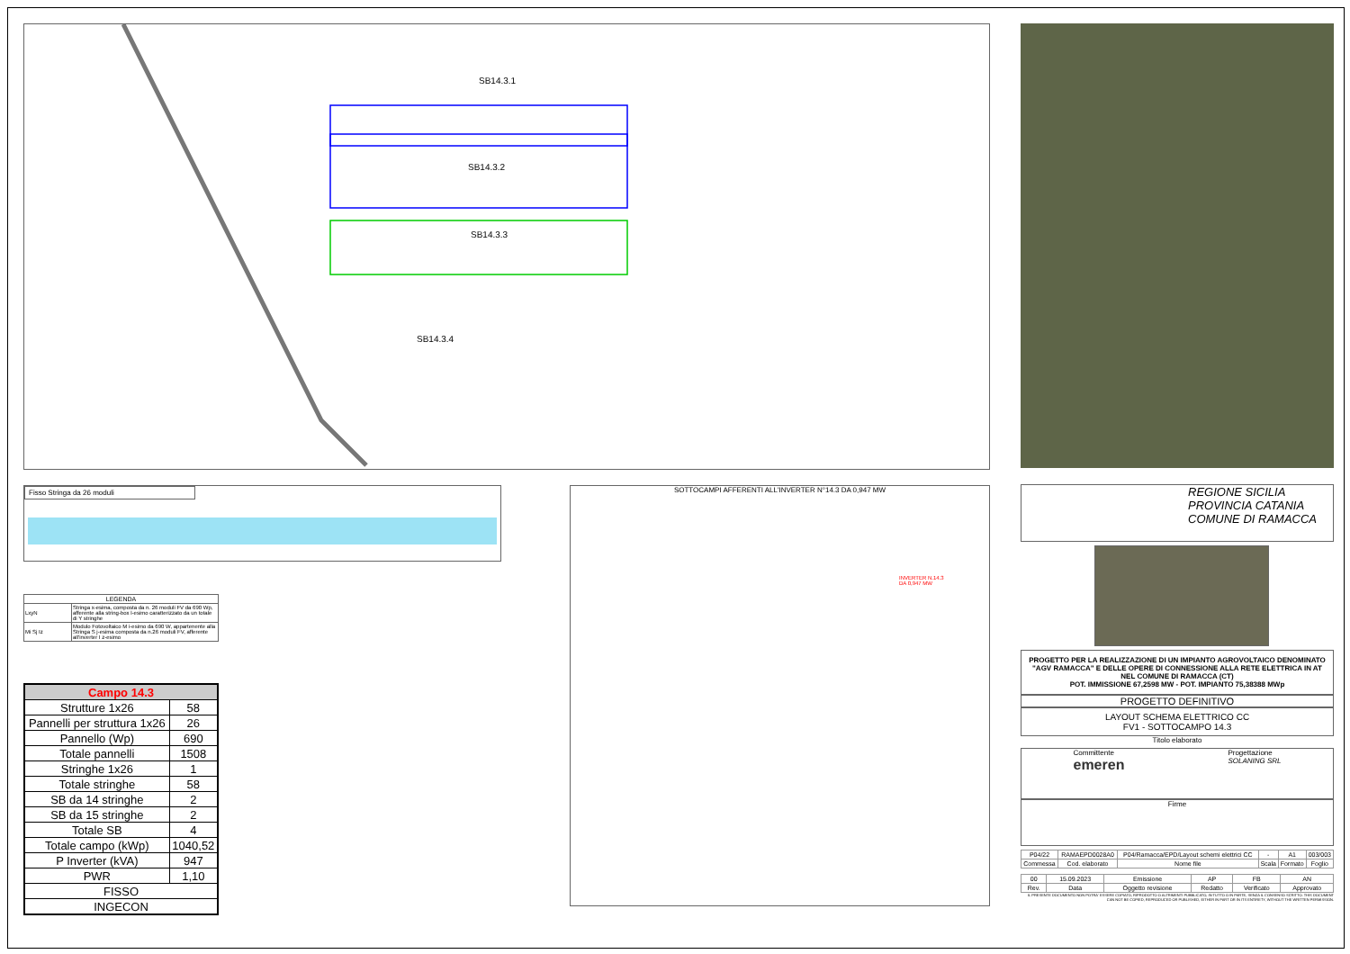SB14.3.1
SB14.3.2
SB14.3.3
SB14.3.4
Fisso Stringa da 26 moduli
SOTTOCAMPI AFFERENTI ALL'INVERTER N°14.3 DA 0,947 MW
INVERTER N.14.3
DA 0,947 MW
| LEGENDA | |
| LxyN | Stringa x-esima, composta da n. 26 moduli FV da 690 Wp, afferente alla string-box l-esimo caratterizzato da un totale di Y stringhe |
| Mi Sj Iz | Modulo Fotovoltaico M i-esimo da 690 W, appartenente alla Stringa S j-esima composta da n.26 moduli FV, afferente all'inverter I z-esimo |
| Campo 14.3 | |
| Strutture 1x26 | 58 |
| Pannelli per struttura 1x26 | 26 |
| Pannello (Wp) | 690 |
| Totale pannelli | 1508 |
| Stringhe 1x26 | 1 |
| Totale stringhe | 58 |
| SB da 14 stringhe | 2 |
| SB da 15 stringhe | 2 |
| Totale SB | 4 |
| Totale campo (kWp) | 1040,52 |
| P Inverter (kVA) | 947 |
| PWR | 1,10 |
| FISSO | |
| INGECON | |
REGIONE SICILIA
PROVINCIA CATANIA
COMUNE DI RAMACCA
PROGETTO PER LA REALIZZAZIONE DI UN IMPIANTO AGROVOLTAICO DENOMINATO "AGV RAMACCA" E DELLE OPERE DI CONNESSIONE ALLA RETE ELETTRICA IN AT NEL COMUNE DI RAMACCA (CT)
POT. IMMISSIONE 67,2598 MW - POT. IMPIANTO 75,38388 MWp
PROGETTO DEFINITIVO
LAYOUT SCHEMA ELETTRICO CC
FV1 - SOTTOCAMPO 14.3
Titolo elaborato
Committente
emeren
Progettazione
SOLANING SRL
Firme
| P04/22 | RAMAEPD0028A0 | P04/Ramacca/EPD/Layout schemi elettrici CC | - | A1 | 003/003 |
| Commessa | Cod. elaborato | Nome file | Scala | Formato | Foglio |
| 00 | 15.09.2023 | Emissione | AP | FB | AN |
| Rev. | Data | Oggetto revisione | Redatto | Verificato | Approvato |
IL PRESENTE DOCUMENTO NON POTRA' ESSERE COPIATO, RIPRODOTTO O ALTRIMENTI PUBBLICATO, IN TUTTO O IN PARTE, SENZA IL CONSENSO SCRITTO. THIS DOCUMENT CAN NOT BE COPIED, REPRODUCED OR PUBLISHED, EITHER IN PART OR IN ITS ENTIRETY, WITHOUT THE WRITTEN PERMISSION.